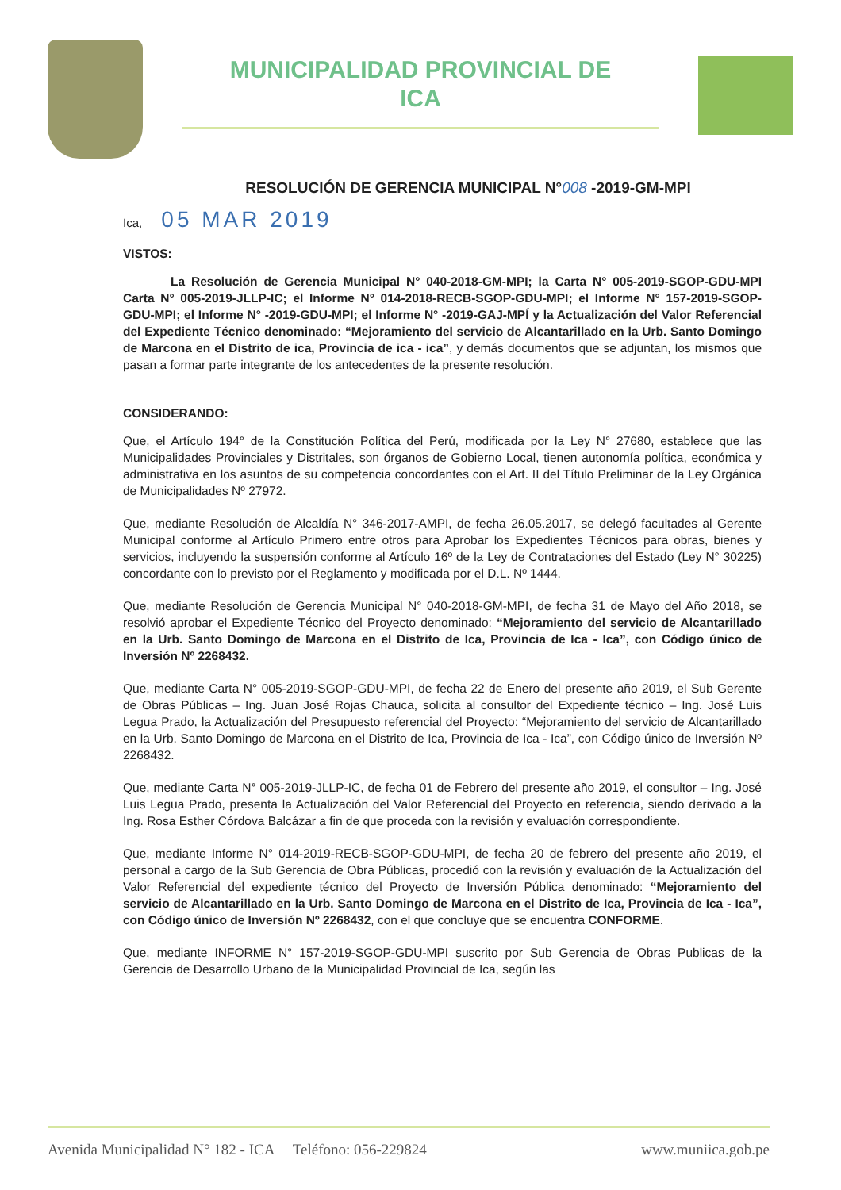MUNICIPALIDAD PROVINCIAL DE
ICA
RESOLUCIÓN DE GERENCIA MUNICIPAL N°008 -2019-GM-MPI
Ica, 05 MAR 2019
VISTOS:
La Resolución de Gerencia Municipal N° 040-2018-GM-MPI; la Carta N° 005-2019-SGOP-GDU-MPI Carta N° 005-2019-JLLP-IC; el Informe N° 014-2018-RECB-SGOP-GDU-MPI; el Informe N° 157-2019-SGOP-GDU-MPI; el Informe N° -2019-GDU-MPI; el Informe N° -2019-GAJ-MPÍ y la Actualización del Valor Referencial del Expediente Técnico denominado: “Mejoramiento del servicio de Alcantarillado en la Urb. Santo Domingo de Marcona en el Distrito de ica, Provincia de ica - ica”, y demás documentos que se adjuntan, los mismos que pasan a formar parte integrante de los antecedentes de la presente resolución.
CONSIDERANDO:
Que, el Artículo 194° de la Constitución Política del Perú, modificada por la Ley N° 27680, establece que las Municipalidades Provinciales y Distritales, son órganos de Gobierno Local, tienen autonomía política, económica y administrativa en los asuntos de su competencia concordantes con el Art. II del Título Preliminar de la Ley Orgánica de Municipalidades Nº 27972.
Que, mediante Resolución de Alcaldía N° 346-2017-AMPI, de fecha 26.05.2017, se delegó facultades al Gerente Municipal conforme al Artículo Primero entre otros para Aprobar los Expedientes Técnicos para obras, bienes y servicios, incluyendo la suspensión conforme al Artículo 16º de la Ley de Contrataciones del Estado (Ley N° 30225) concordante con lo previsto por el Reglamento y modificada por el D.L. Nº 1444.
Que, mediante Resolución de Gerencia Municipal N° 040-2018-GM-MPI, de fecha 31 de Mayo del Año 2018, se resolvió aprobar el Expediente Técnico del Proyecto denominado: “Mejoramiento del servicio de Alcantarillado en la Urb. Santo Domingo de Marcona en el Distrito de Ica, Provincia de Ica - Ica”, con Código único de Inversión Nº 2268432.
Que, mediante Carta N° 005-2019-SGOP-GDU-MPI, de fecha 22 de Enero del presente año 2019, el Sub Gerente de Obras Públicas – Ing. Juan José Rojas Chauca, solicita al consultor del Expediente técnico – Ing. José Luis Legua Prado, la Actualización del Presupuesto referencial del Proyecto: “Mejoramiento del servicio de Alcantarillado en la Urb. Santo Domingo de Marcona en el Distrito de Ica, Provincia de Ica - Ica”, con Código único de Inversión Nº 2268432.
Que, mediante Carta N° 005-2019-JLLP-IC, de fecha 01 de Febrero del presente año 2019, el consultor – Ing. José Luis Legua Prado, presenta la Actualización del Valor Referencial del Proyecto en referencia, siendo derivado a la Ing. Rosa Esther Córdova Balcázar a fin de que proceda con la revisión y evaluación correspondiente.
Que, mediante Informe N° 014-2019-RECB-SGOP-GDU-MPI, de fecha 20 de febrero del presente año 2019, el personal a cargo de la Sub Gerencia de Obra Públicas, procedió con la revisión y evaluación de la Actualización del Valor Referencial del expediente técnico del Proyecto de Inversión Pública denominado: “Mejoramiento del servicio de Alcantarillado en la Urb. Santo Domingo de Marcona en el Distrito de Ica, Provincia de Ica - Ica”, con Código único de Inversión Nº 2268432, con el que concluye que se encuentra CONFORME.
Que, mediante INFORME N° 157-2019-SGOP-GDU-MPI suscrito por Sub Gerencia de Obras Publicas de la Gerencia de Desarrollo Urbano de la Municipalidad Provincial de Ica, según las
Avenida Municipalidad N° 182 - ICA Teléfono: 056-229824 www.muniica.gob.pe